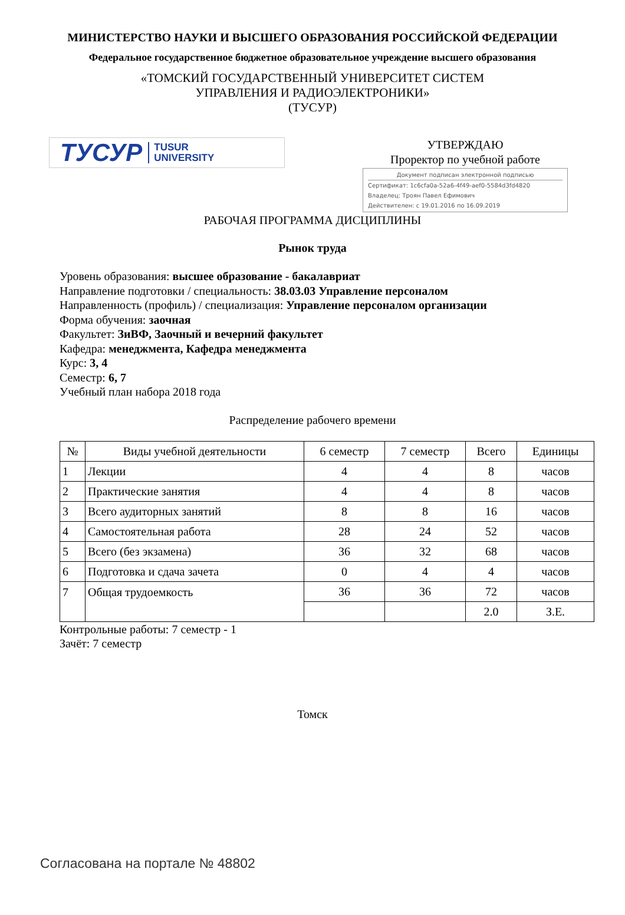МИНИСТЕРСТВО НАУКИ И ВЫСШЕГО ОБРАЗОВАНИЯ РОССИЙСКОЙ ФЕДЕРАЦИИ
Федеральное государственное бюджетное образовательное учреждение высшего образования
«ТОМСКИЙ ГОСУДАРСТВЕННЫЙ УНИВЕРСИТЕТ СИСТЕМ
УПРАВЛЕНИЯ И РАДИОЭЛЕКТРОНИКИ»
(ТУСУР)
ТУСУР TUSUR
UNIVERSITY
УТВЕРЖДАЮ
Проректор по учебной работе
Документ подписан электронной подписью
Сертификат: 1c6cfa0a-52a6-4f49-aef0-5584d3fd4820
Владелец: Троян Павел Ефимович
Действителен: с 19.01.2016 по 16.09.2019
РАБОЧАЯ ПРОГРАММА ДИСЦИПЛИНЫ
Рынок труда
Уровень образования: высшее образование - бакалавриат
Направление подготовки / специальность: 38.03.03 Управление персоналом
Направленность (профиль) / специализация: Управление персоналом организации
Форма обучения: заочная
Факультет: ЗиВФ, Заочный и вечерний факультет
Кафедра: менеджмента, Кафедра менеджмента
Курс: 3, 4
Семестр: 6, 7
Учебный план набора 2018 года
Распределение рабочего времени
| № | Виды учебной деятельности | 6 семестр | 7 семестр | Всего | Единицы |
| --- | --- | --- | --- | --- | --- |
| 1 | Лекции | 4 | 4 | 8 | часов |
| 2 | Практические занятия | 4 | 4 | 8 | часов |
| 3 | Всего аудиторных занятий | 8 | 8 | 16 | часов |
| 4 | Самостоятельная работа | 28 | 24 | 52 | часов |
| 5 | Всего (без экзамена) | 36 | 32 | 68 | часов |
| 6 | Подготовка и сдача зачета | 0 | 4 | 4 | часов |
| 7 | Общая трудоемкость | 36 | 36 | 72 | часов |
| | | | | 2.0 | З.Е. |
Контрольные работы: 7 семестр - 1
Зачёт: 7 семестр
Томск
Согласована на портале № 48802